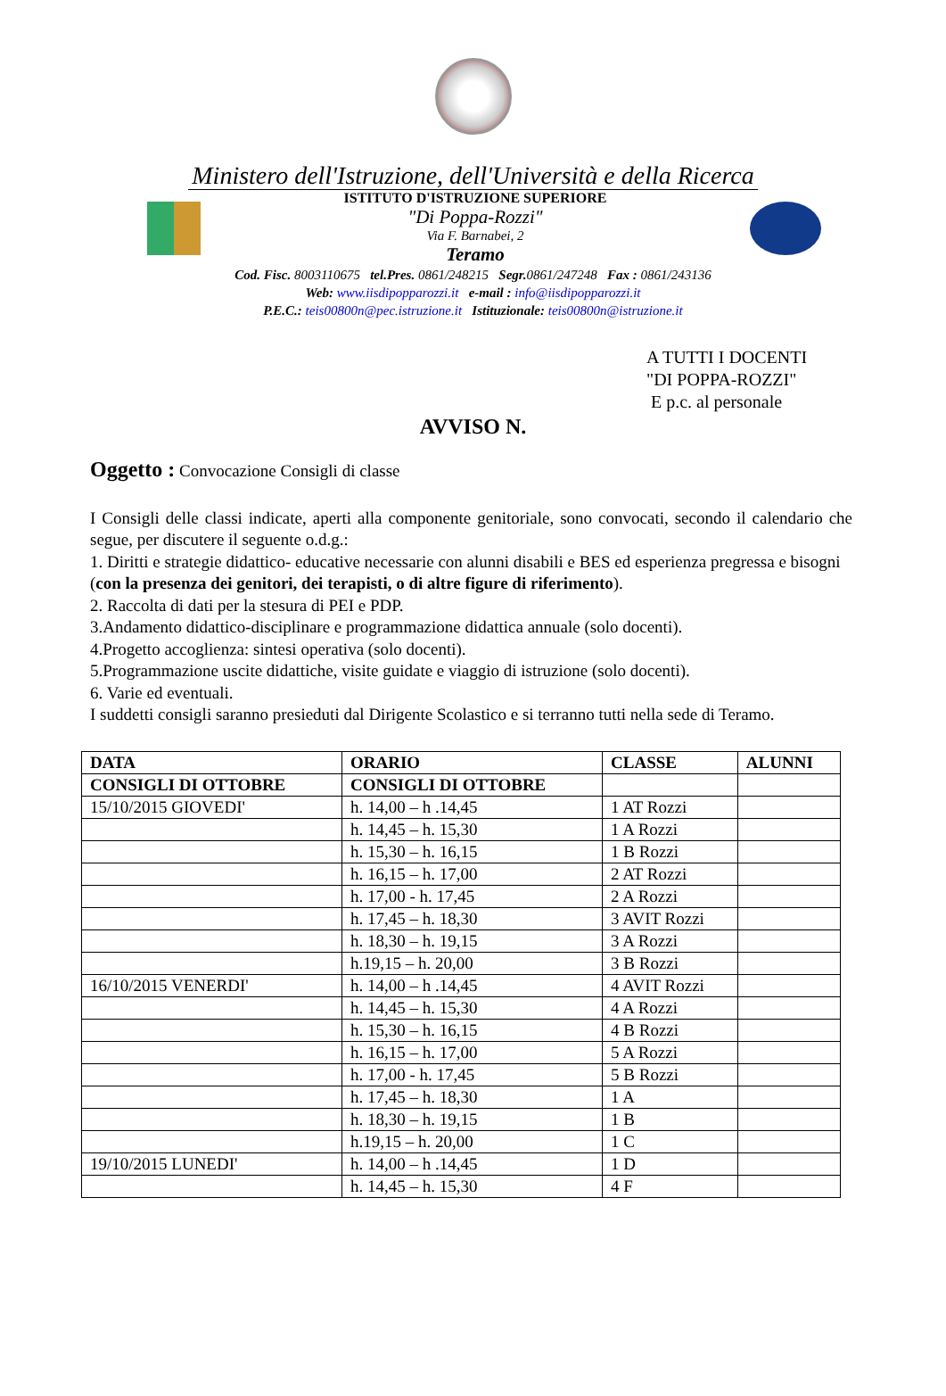Ministero dell'Istruzione, dell'Università e della Ricerca
ISTITUTO D'ISTRUZIONE SUPERIORE
"Di Poppa-Rozzi"
Via F. Barnabei, 2
Teramo
Cod. Fisc. 8003110675 tel.Pres. 0861/248215 Segr. 0861/247248 Fax : 0861/243136
Web: www.iisdipopparozzi.it e-mail : info@iisdipopparozzi.it
P.E.C.: teis00800n@pec.istruzione.it Istituzionale: teis00800n@istruzione.it
A TUTTI I DOCENTI
"DI POPPA-ROZZI"
E p.c. al personale
AVVISO N.
Oggetto : Convocazione Consigli di classe
I Consigli delle classi indicate, aperti alla componente genitoriale, sono convocati, secondo il calendario che segue, per discutere il seguente o.d.g.:
1. Diritti e strategie didattico- educative necessarie con alunni disabili e BES ed esperienza pregressa e bisogni (con la presenza dei genitori, dei terapisti, o di altre figure di riferimento).
2. Raccolta di dati per la stesura di PEI e PDP.
3.Andamento didattico-disciplinare e programmazione didattica annuale (solo docenti).
4.Progetto accoglienza: sintesi operativa (solo docenti).
5.Programmazione uscite didattiche, visite guidate e viaggio di istruzione (solo docenti).
6. Varie ed eventuali.
I suddetti consigli saranno presieduti dal Dirigente Scolastico e si terranno tutti nella sede di Teramo.
| DATA | ORARIO | CLASSE | ALUNNI |
| --- | --- | --- | --- |
| CONSIGLI DI OTTOBRE | CONSIGLI DI OTTOBRE | | |
| 15/10/2015 GIOVEDI' | h. 14,00 – h .14,45 | 1 AT Rozzi | |
| | h. 14,45 – h. 15,30 | 1 A Rozzi | |
| | h. 15,30 – h. 16,15 | 1 B Rozzi | |
| | h. 16,15 – h. 17,00 | 2 AT Rozzi | |
| | h. 17,00 - h. 17,45 | 2 A Rozzi | |
| | h. 17,45 – h. 18,30 | 3 AVIT Rozzi | |
| | h. 18,30 – h. 19,15 | 3 A Rozzi | |
| | h.19,15 – h. 20,00 | 3 B Rozzi | |
| 16/10/2015 VENERDI' | h. 14,00 – h .14,45 | 4 AVIT Rozzi | |
| | h. 14,45 – h. 15,30 | 4 A Rozzi | |
| | h. 15,30 – h. 16,15 | 4 B Rozzi | |
| | h. 16,15 – h. 17,00 | 5 A Rozzi | |
| | h. 17,00 - h. 17,45 | 5 B Rozzi | |
| | h. 17,45 – h. 18,30 | 1 A | |
| | h. 18,30 – h. 19,15 | 1 B | |
| | h.19,15 – h. 20,00 | 1 C | |
| 19/10/2015 LUNEDI' | h. 14,00 – h .14,45 | 1 D | |
| | h. 14,45 – h. 15,30 | 4 F | |